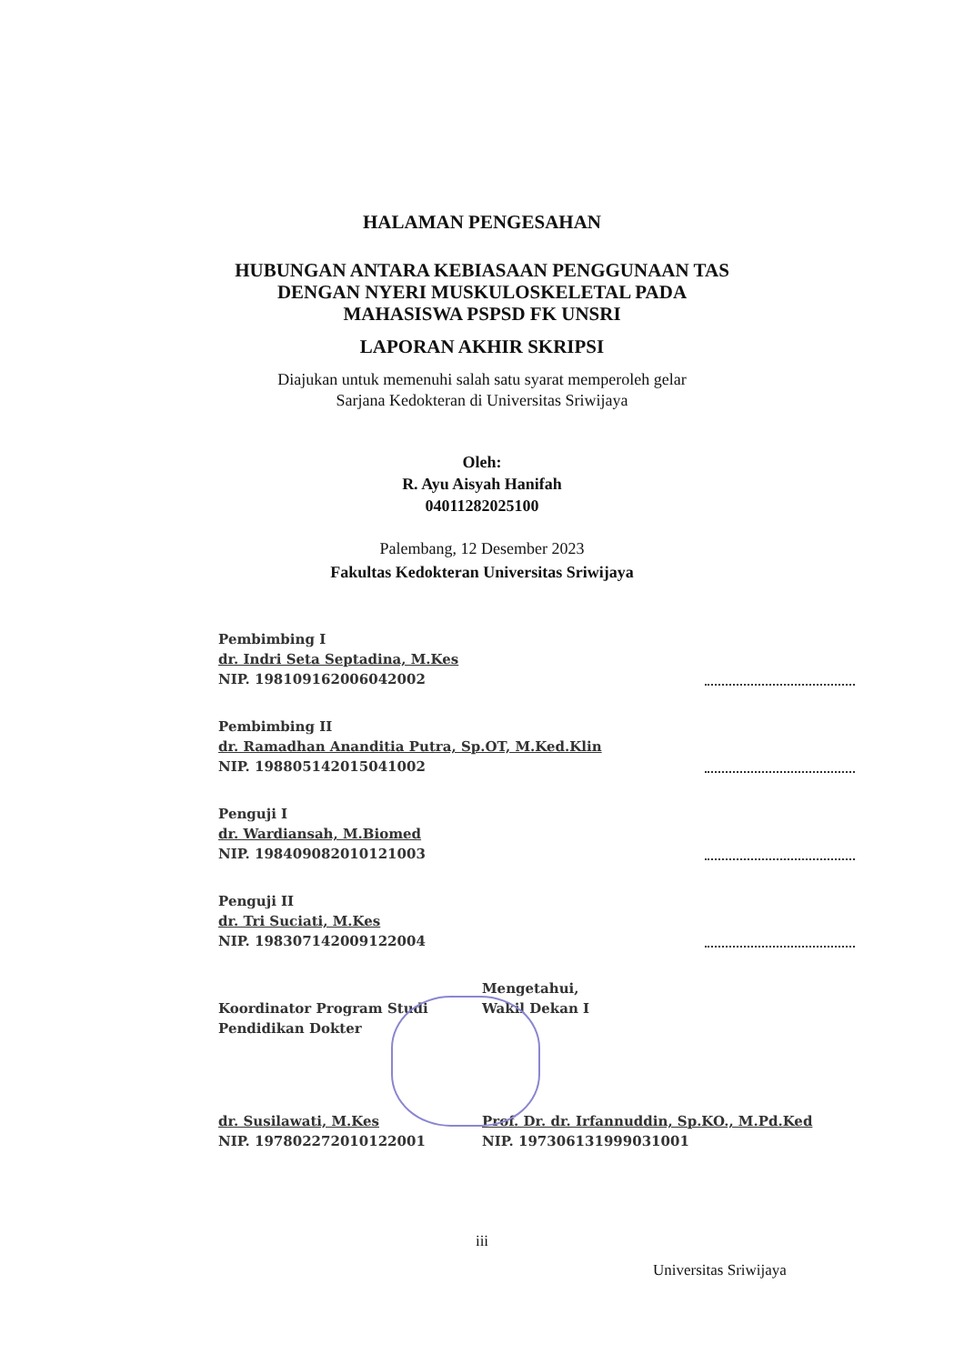HALAMAN PENGESAHAN
HUBUNGAN ANTARA KEBIASAAN PENGGUNAAN TAS
DENGAN NYERI MUSKULOSKELETAL PADA
MAHASISWA PSPSD FK UNSRI
LAPORAN AKHIR SKRIPSI
Diajukan untuk memenuhi salah satu syarat memperoleh gelar
Sarjana Kedokteran di Universitas Sriwijaya
Oleh:
R. Ayu Aisyah Hanifah
04011282025100
Palembang, 12 Desember 2023
Fakultas Kedokteran Universitas Sriwijaya
Pembimbing I
dr. Indri Seta Septadina, M.Kes
NIP. 198109162006042002
Pembimbing II
dr. Ramadhan Ananditia Putra, Sp.OT, M.Ked.Klin
NIP. 198805142015041002
Penguji I
dr. Wardiansah, M.Biomed
NIP. 198409082010121003
Penguji II
dr. Tri Suciati, M.Kes
NIP. 198307142009122004
Koordinator Program Studi
Pendidikan Dokter
dr. Susilawati, M.Kes
NIP. 197802272010122001
Mengetahui,
Wakil Dekan I
Prof. Dr. dr. Irfannuddin, Sp.KO., M.Pd.Ked
NIP. 197306131999031001
iii
Universitas Sriwijaya